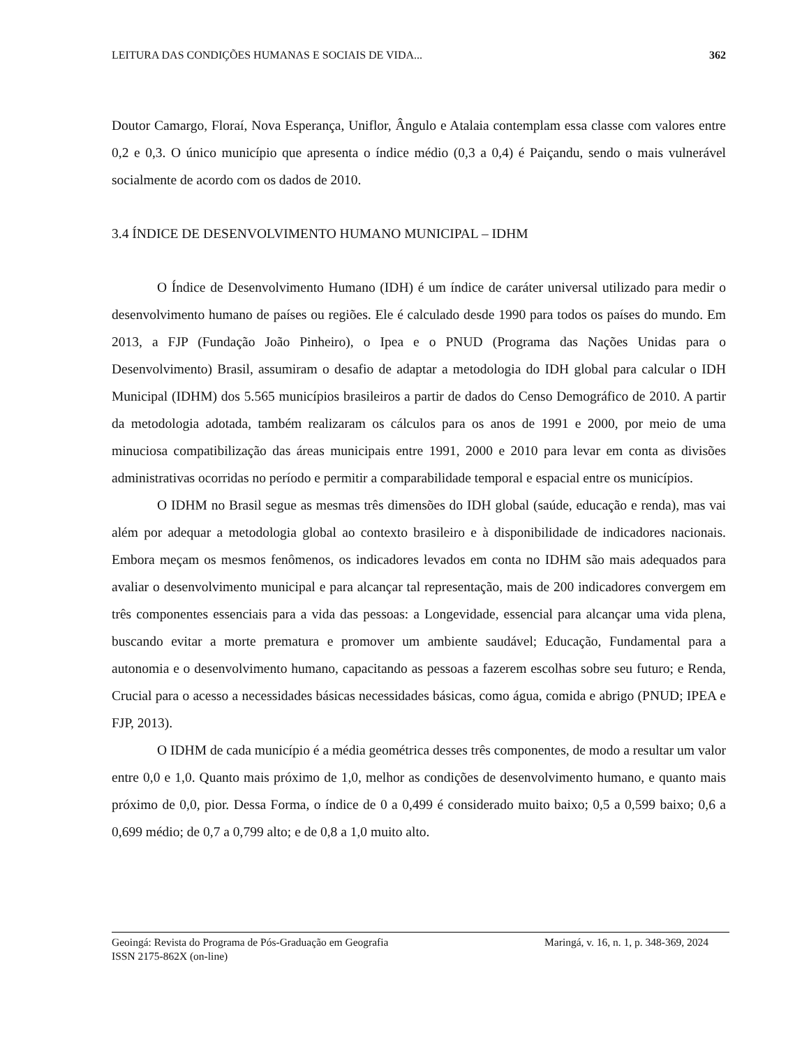LEITURA DAS CONDIÇÕES HUMANAS E SOCIAIS DE VIDA... 362
Doutor Camargo, Floraí, Nova Esperança, Uniflor, Ângulo e Atalaia contemplam essa classe com valores entre 0,2 e 0,3. O único município que apresenta o índice médio (0,3 a 0,4) é Paiçandu, sendo o mais vulnerável socialmente de acordo com os dados de 2010.
3.4 ÍNDICE DE DESENVOLVIMENTO HUMANO MUNICIPAL – IDHM
O Índice de Desenvolvimento Humano (IDH) é um índice de caráter universal utilizado para medir o desenvolvimento humano de países ou regiões. Ele é calculado desde 1990 para todos os países do mundo. Em 2013, a FJP (Fundação João Pinheiro), o Ipea e o PNUD (Programa das Nações Unidas para o Desenvolvimento) Brasil, assumiram o desafio de adaptar a metodologia do IDH global para calcular o IDH Municipal (IDHM) dos 5.565 municípios brasileiros a partir de dados do Censo Demográfico de 2010. A partir da metodologia adotada, também realizaram os cálculos para os anos de 1991 e 2000, por meio de uma minuciosa compatibilização das áreas municipais entre 1991, 2000 e 2010 para levar em conta as divisões administrativas ocorridas no período e permitir a comparabilidade temporal e espacial entre os municípios.
O IDHM no Brasil segue as mesmas três dimensões do IDH global (saúde, educação e renda), mas vai além por adequar a metodologia global ao contexto brasileiro e à disponibilidade de indicadores nacionais. Embora meçam os mesmos fenômenos, os indicadores levados em conta no IDHM são mais adequados para avaliar o desenvolvimento municipal e para alcançar tal representação, mais de 200 indicadores convergem em três componentes essenciais para a vida das pessoas: a Longevidade, essencial para alcançar uma vida plena, buscando evitar a morte prematura e promover um ambiente saudável; Educação, Fundamental para a autonomia e o desenvolvimento humano, capacitando as pessoas a fazerem escolhas sobre seu futuro; e Renda, Crucial para o acesso a necessidades básicas necessidades básicas, como água, comida e abrigo (PNUD; IPEA e FJP, 2013).
O IDHM de cada município é a média geométrica desses três componentes, de modo a resultar um valor entre 0,0 e 1,0. Quanto mais próximo de 1,0, melhor as condições de desenvolvimento humano, e quanto mais próximo de 0,0, pior. Dessa Forma, o índice de 0 a 0,499 é considerado muito baixo; 0,5 a 0,599 baixo; 0,6 a 0,699 médio; de 0,7 a 0,799 alto; e de 0,8 a 1,0 muito alto.
Geoingá: Revista do Programa de Pós-Graduação em Geografia Maringá, v. 16, n. 1, p. 348-369, 2024
ISSN 2175-862X (on-line)